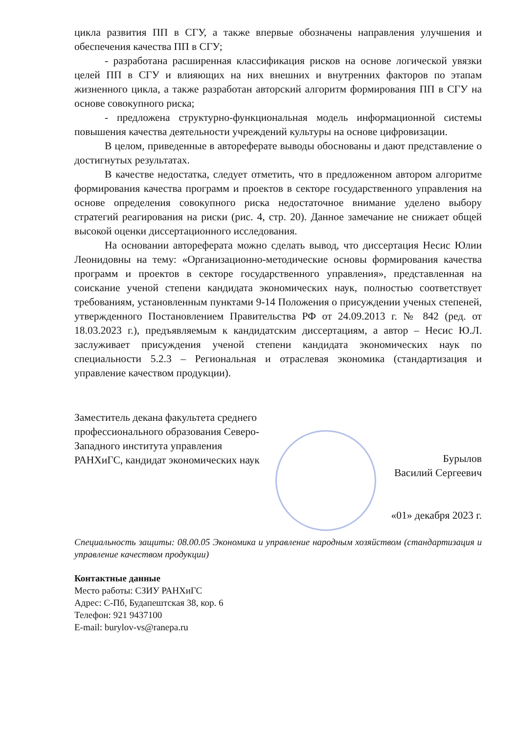цикла развития ПП в СГУ, а также впервые обозначены направления улучшения и обеспечения качества ПП в СГУ;
- разработана расширенная классификация рисков на основе логической увязки целей ПП в СГУ и влияющих на них внешних и внутренних факторов по этапам жизненного цикла, а также разработан авторский алгоритм формирования ПП в СГУ на основе совокупного риска;
- предложена структурно-функциональная модель информационной системы повышения качества деятельности учреждений культуры на основе цифровизации.
В целом, приведенные в автореферате выводы обоснованы и дают представление о достигнутых результатах.
В качестве недостатка, следует отметить, что в предложенном автором алгоритме формирования качества программ и проектов в секторе государственного управления на основе определения совокупного риска недостаточное внимание уделено выбору стратегий реагирования на риски (рис. 4, стр. 20). Данное замечание не снижает общей высокой оценки диссертационного исследования.
На основании автореферата можно сделать вывод, что диссертация Несис Юлии Леонидовны на тему: «Организационно-методические основы формирования качества программ и проектов в секторе государственного управления», представленная на соискание ученой степени кандидата экономических наук, полностью соответствует требованиям, установленным пунктами 9-14 Положения о присуждении ученых степеней, утвержденного Постановлением Правительства РФ от 24.09.2013 г. № 842 (ред. от 18.03.2023 г.), предъявляемым к кандидатским диссертациям, а автор – Несис Ю.Л. заслуживает присуждения ученой степени кандидата экономических наук по специальности 5.2.3 – Региональная и отраслевая экономика (стандартизация и управление качеством продукции).
Заместитель декана факультета среднего профессионального образования Северо-Западного института управления РАНХиГС, кандидат экономических наук
Бурылов
Василий Сергеевич
«01» декабря 2023 г.
Специальность защиты: 08.00.05 Экономика и управление народным хозяйством (стандартизация и управление качеством продукции)
Контактные данные
Место работы: СЗИУ РАНХиГС
Адрес: С-Пб, Будапештская 38, кор. 6
Телефон: 921 9437100
E-mail: burylov-vs@ranepa.ru